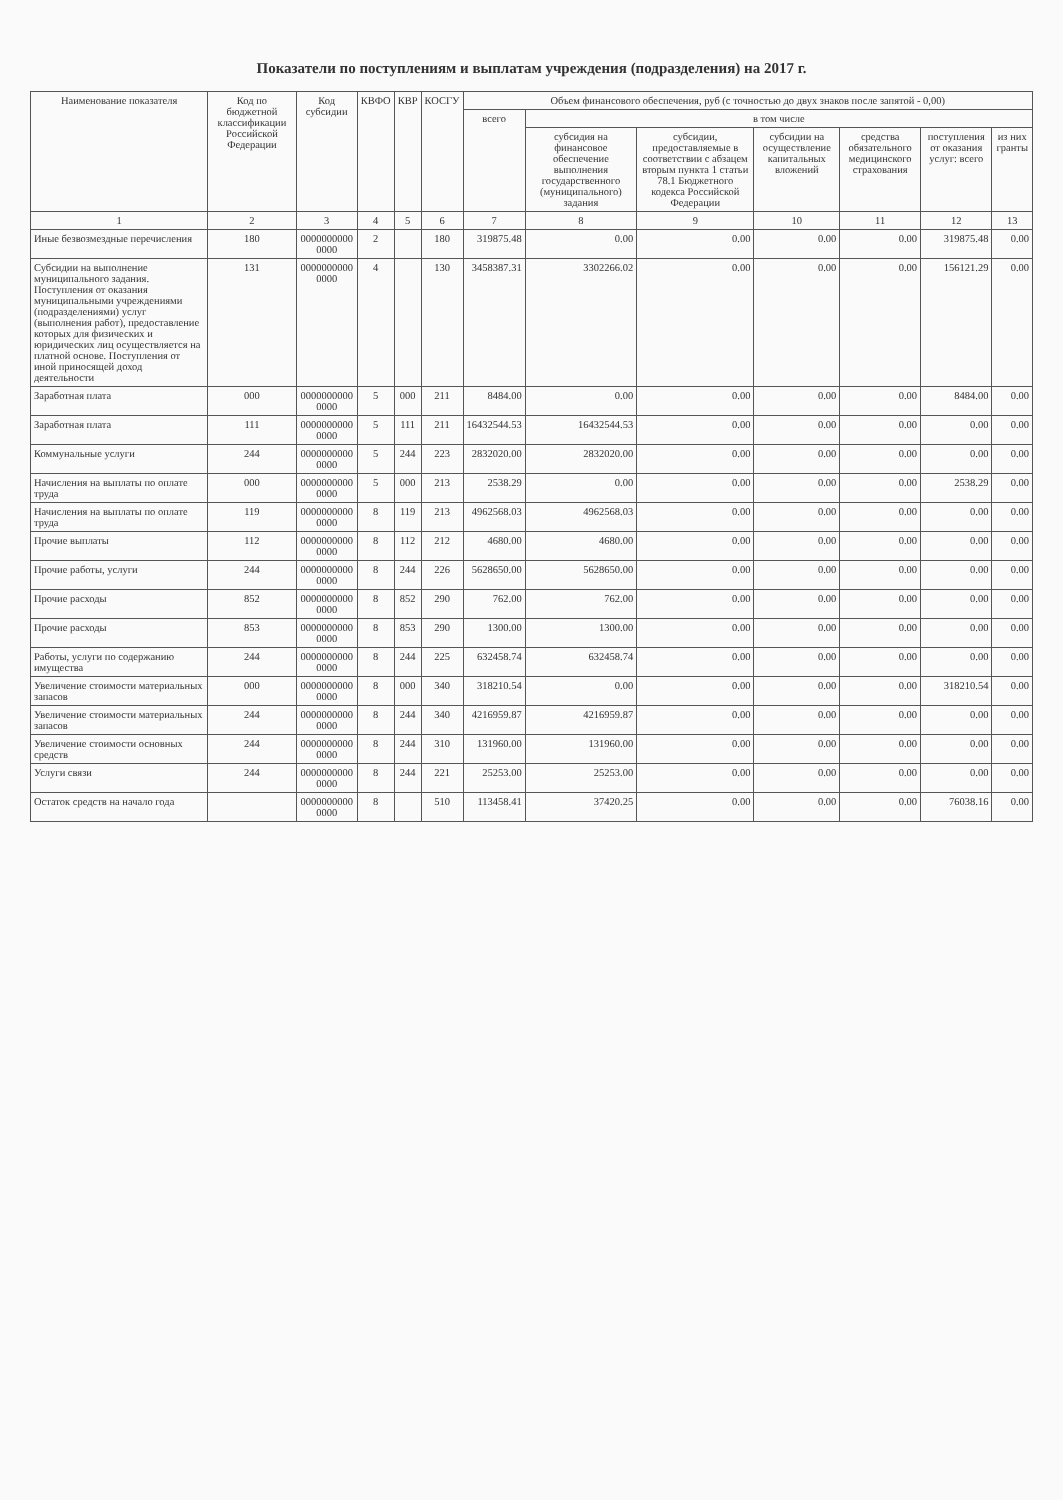Показатели по поступлениям и выплатам учреждения (подразделения) на 2017 г.
| Наименование показателя | Код по бюджетной классификации Российской Федерации | Код субсидии | КВФО | КВР | КОСГУ | Объем финансового обеспечения, руб (с точностью до двух знаков после запятой - 0,00) | | | | | | |
| --- | --- | --- | --- | --- | --- | --- | --- | --- | --- | --- | --- | --- |
| | | | | | | всего | в том числе | | | | | |
| | | | | | | | субсидия на финансовое обеспечение выполнения государственного (муниципального) задания | субсидии, предоставляемые в соответствии с абзацем вторым пункта 1 статьи 78.1 Бюджетного кодекса Российской Федерации | субсидии на осуществление капитальных вложений | средства обязательного медицинского страхования | поступления от оказания услуг: всего | из них гранты |
| 1 | 2 | 3 | 4 | 5 | 6 | 7 | 8 | 9 | 10 | 11 | 12 | 13 |
| Иные безвозмездные перечисления | 180 | 0000000000 0000 | 2 | | 180 | 319875.48 | 0.00 | 0.00 | 0.00 | 0.00 | 319875.48 | 0.00 |
| Субсидии на выполнение муниципального задания. Поступления от оказания муниципальными учреждениями (подразделениями) услуг (выполнения работ), предоставление которых для физических и юридических лиц осуществляется на платной основе. Поступления от иной приносящей доход деятельности | 131 | 0000000000 0000 | 4 | | 130 | 3458387.31 | 3302266.02 | 0.00 | 0.00 | 0.00 | 156121.29 | 0.00 |
| Заработная плата | 000 | 0000000000 0000 | 5 | 000 | 211 | 8484.00 | 0.00 | 0.00 | 0.00 | 0.00 | 8484.00 | 0.00 |
| Заработная плата | 111 | 0000000000 0000 | 5 | 111 | 211 | 16432544.53 | 16432544.53 | 0.00 | 0.00 | 0.00 | 0.00 | 0.00 |
| Коммунальные услуги | 244 | 0000000000 0000 | 5 | 244 | 223 | 2832020.00 | 2832020.00 | 0.00 | 0.00 | 0.00 | 0.00 | 0.00 |
| Начисления на выплаты по оплате труда | 000 | 0000000000 0000 | 5 | 000 | 213 | 2538.29 | 0.00 | 0.00 | 0.00 | 0.00 | 2538.29 | 0.00 |
| Начисления на выплаты по оплате труда | 119 | 0000000000 0000 | 8 | 119 | 213 | 4962568.03 | 4962568.03 | 0.00 | 0.00 | 0.00 | 0.00 | 0.00 |
| Прочие выплаты | 112 | 0000000000 0000 | 8 | 112 | 212 | 4680.00 | 4680.00 | 0.00 | 0.00 | 0.00 | 0.00 | 0.00 |
| Прочие работы, услуги | 244 | 0000000000 0000 | 8 | 244 | 226 | 5628650.00 | 5628650.00 | 0.00 | 0.00 | 0.00 | 0.00 | 0.00 |
| Прочие расходы | 852 | 0000000000 0000 | 8 | 852 | 290 | 762.00 | 762.00 | 0.00 | 0.00 | 0.00 | 0.00 | 0.00 |
| Прочие расходы | 853 | 0000000000 0000 | 8 | 853 | 290 | 1300.00 | 1300.00 | 0.00 | 0.00 | 0.00 | 0.00 | 0.00 |
| Работы, услуги по содержанию имущества | 244 | 0000000000 0000 | 8 | 244 | 225 | 632458.74 | 632458.74 | 0.00 | 0.00 | 0.00 | 0.00 | 0.00 |
| Увеличение стоимости материальных запасов | 000 | 0000000000 0000 | 8 | 000 | 340 | 318210.54 | 0.00 | 0.00 | 0.00 | 0.00 | 318210.54 | 0.00 |
| Увеличение стоимости материальных запасов | 244 | 0000000000 0000 | 8 | 244 | 340 | 4216959.87 | 4216959.87 | 0.00 | 0.00 | 0.00 | 0.00 | 0.00 |
| Увеличение стоимости основных средств | 244 | 0000000000 0000 | 8 | 244 | 310 | 131960.00 | 131960.00 | 0.00 | 0.00 | 0.00 | 0.00 | 0.00 |
| Услуги связи | 244 | 0000000000 0000 | 8 | 244 | 221 | 25253.00 | 25253.00 | 0.00 | 0.00 | 0.00 | 0.00 | 0.00 |
| Остаток средств на начало года | | 0000000000 0000 | 8 | | 510 | 113458.41 | 37420.25 | 0.00 | 0.00 | 0.00 | 76038.16 | 0.00 |